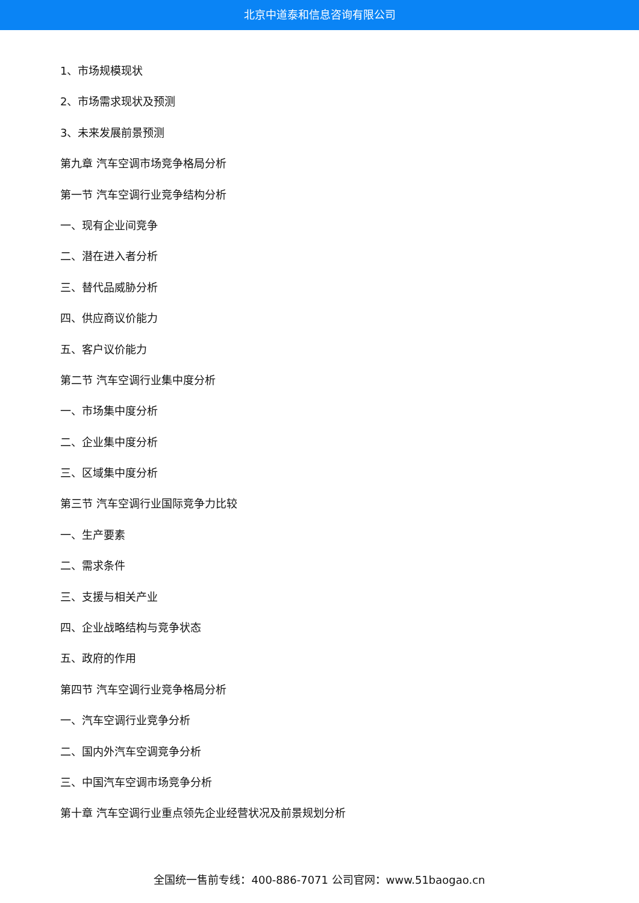北京中道泰和信息咨询有限公司
1、市场规模现状
2、市场需求现状及预测
3、未来发展前景预测
第九章 汽车空调市场竞争格局分析
第一节 汽车空调行业竞争结构分析
一、现有企业间竞争
二、潜在进入者分析
三、替代品威胁分析
四、供应商议价能力
五、客户议价能力
第二节 汽车空调行业集中度分析
一、市场集中度分析
二、企业集中度分析
三、区域集中度分析
第三节 汽车空调行业国际竞争力比较
一、生产要素
二、需求条件
三、支援与相关产业
四、企业战略结构与竞争状态
五、政府的作用
第四节 汽车空调行业竞争格局分析
一、汽车空调行业竞争分析
二、国内外汽车空调竞争分析
三、中国汽车空调市场竞争分析
第十章 汽车空调行业重点领先企业经营状况及前景规划分析
全国统一售前专线：400-886-7071 公司官网：www.51baogao.cn